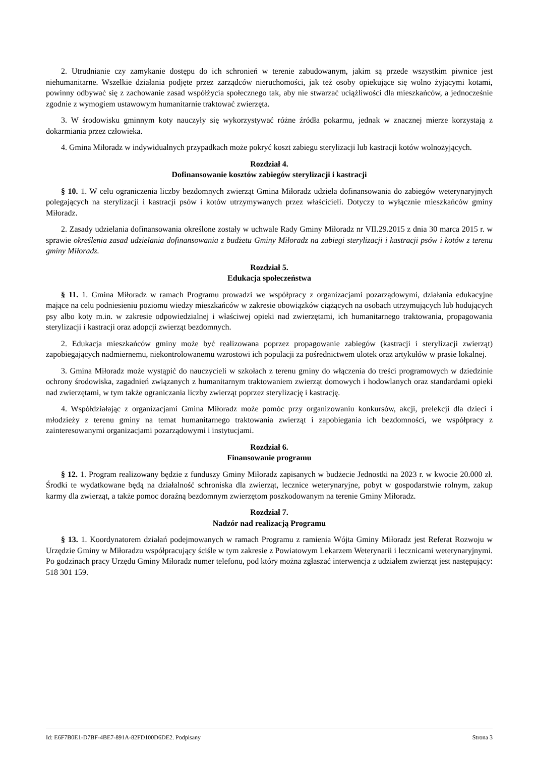2. Utrudnianie czy zamykanie dostępu do ich schronień w terenie zabudowanym, jakim są przede wszystkim piwnice jest niehumanitarne. Wszelkie działania podjęte przez zarządców nieruchomości, jak też osoby opiekujące się wolno żyjącymi kotami, powinny odbywać się z zachowanie zasad współżycia społecznego tak, aby nie stwarzać uciążliwości dla mieszkańców, a jednocześnie zgodnie z wymogiem ustawowym humanitarnie traktować zwierzęta.
3. W środowisku gminnym koty nauczyły się wykorzystywać różne źródła pokarmu, jednak w znacznej mierze korzystają z dokarmiania przez człowieka.
4. Gmina Miłoradz w indywidualnych przypadkach może pokryć koszt zabiegu sterylizacji lub kastracji kotów wolnożyjących.
Rozdział 4.
Dofinansowanie kosztów zabiegów sterylizacji i kastracji
§ 10. 1. W celu ograniczenia liczby bezdomnych zwierząt Gmina Miłoradz udziela dofinansowania do zabiegów weterynaryjnych polegających na sterylizacji i kastracji psów i kotów utrzymywanych przez właścicieli. Dotyczy to wyłącznie mieszkańców gminy Miłoradz.
2. Zasady udzielania dofinansowania określone zostały w uchwale Rady Gminy Miłoradz nr VII.29.2015 z dnia 30 marca 2015 r. w sprawie określenia zasad udzielania dofinansowania z budżetu Gminy Miłoradz na zabiegi sterylizacji i kastracji psów i kotów z terenu gminy Miłoradz.
Rozdział 5.
Edukacja społeczeństwa
§ 11. 1. Gmina Miłoradz w ramach Programu prowadzi we współpracy z organizacjami pozarządowymi, działania edukacyjne mające na celu podniesieniu poziomu wiedzy mieszkańców w zakresie obowiązków ciążących na osobach utrzymujących lub hodujących psy albo koty m.in. w zakresie odpowiedzialnej i właściwej opieki nad zwierzętami, ich humanitarnego traktowania, propagowania sterylizacji i kastracji oraz adopcji zwierząt bezdomnych.
2. Edukacja mieszkańców gminy może być realizowana poprzez propagowanie zabiegów (kastracji i sterylizacji zwierząt) zapobiegających nadmiernemu, niekontrolowanemu wzrostowi ich populacji za pośrednictwem ulotek oraz artykułów w prasie lokalnej.
3. Gmina Miłoradz może wystąpić do nauczycieli w szkołach z terenu gminy do włączenia do treści programowych w dziedzinie ochrony środowiska, zagadnień związanych z humanitarnym traktowaniem zwierząt domowych i hodowlanych oraz standardami opieki nad zwierzętami, w tym także ograniczania liczby zwierząt poprzez sterylizację i kastrację.
4. Współdziałając z organizacjami Gmina Miłoradz może pomóc przy organizowaniu konkursów, akcji, prelekcji dla dzieci i młodzieży z terenu gminy na temat humanitarnego traktowania zwierząt i zapobiegania ich bezdomności, we współpracy z zainteresowanymi organizacjami pozarządowymi i instytucjami.
Rozdział 6.
Finansowanie programu
§ 12. 1. Program realizowany będzie z funduszy Gminy Miłoradz zapisanych w budżecie Jednostki na 2023 r. w kwocie 20.000 zł. Środki te wydatkowane będą na działalność schroniska dla zwierząt, lecznice weterynaryjne, pobyt w gospodarstwie rolnym, zakup karmy dla zwierząt, a także pomoc doraźną bezdomnym zwierzętom poszkodowanym na terenie Gminy Miłoradz.
Rozdział 7.
Nadzór nad realizacją Programu
§ 13. 1. Koordynatorem działań podejmowanych w ramach Programu z ramienia Wójta Gminy Miłoradz jest Referat Rozwoju w Urzędzie Gminy w Miłoradzu współpracujący ściśle w tym zakresie z Powiatowym Lekarzem Weterynarii i lecznicami weterynaryjnymi. Po godzinach pracy Urzędu Gminy Miłoradz numer telefonu, pod który można zgłaszać interwencja z udziałem zwierząt jest następujący: 518 301 159.
Id: E6F7B0E1-D7BF-4BE7-891A-82FD100D6DE2. Podpisany Strona 3